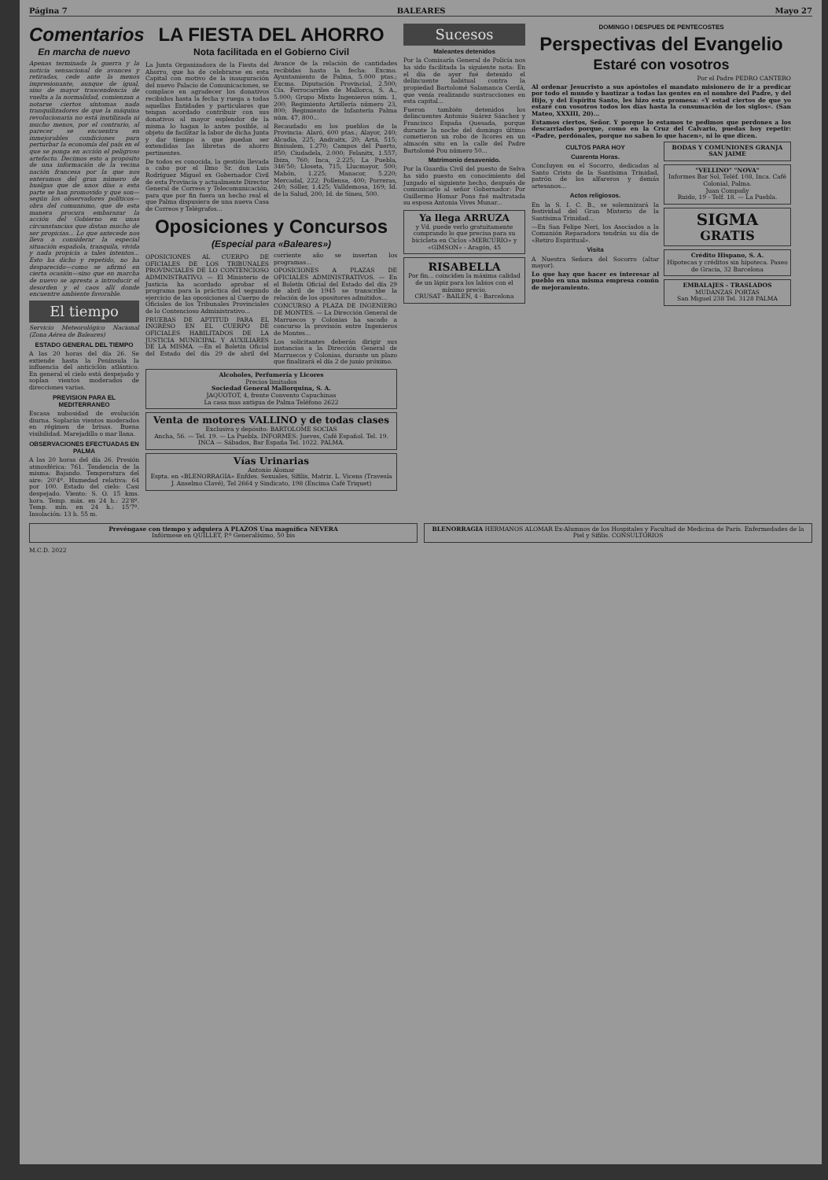Página 7 BALEARES Mayo 27
Comentarios
En marcha de nuevo
Apenas terminada la guerra y la noticia sensacional de avances y retiradas, cede ante la menos impresionante, aunque de igual, sino de mayor trascendencia de vuelta a la normalidad, comienzan a notarse ciertos síntomas nada tranquilizadores de que la máquina revolucionaria no está inutilizada ni mucho menos, por el contrario, al parecer se encuentra en inmejorables condiciones para perturbar la economía del país en el que se ponga en acción el peligroso artefacto. Decimos esto a propósito de una información de la vecina nación francesa por la que nos enteramos del gran número de huelgas que de unos días a esta parte se han promovido y que son— según los observadores políticos— obra del comunismo, que de esta manera procura embarazar la acción del Gobierno en unas circunstancias que distan mucho de ser propicias... Lo que antecede nos lleva a considerar la especial situación española, tranquila, vivida y nada propicia a tales intentos... Esto ha dicho y repetido, no ha desparecido—como se afirmó en cierta ocasión—sino que en marcha de nuevo se apresta a introducir el desorden y el caos allí donde encuentre ambiente favorable.
El tiempo
Servicio Meteorológico Nacional (Zona Aérea de Baleares)
ESTADO GENERAL DEL TIEMPO
A las 20 horas del día 26. Se extiende hasta la Península la influencia del anticiclón atlántico. En general el cielo está despejado y soplan vientos moderados de direcciones varias.
PREVISION PARA EL MEDITERRANEO
Escasa nubosidad de evolución diurna. Soplarán vientos moderados en régimen de brisas. Buena visibilidad. Marejadilla o mar llana.
OBSERVACIONES EFECTUADAS EN PALMA
A las 20 horas del día 26. Presión atmosférica: 761. Tendencia de la misma: Bajando. Temperatura del aire: 20'4º. Humedad relativa: 64 por 100. Estado del cielo: Casi despejado. Viento: S. O. 15 kms. hora. Temp. máx. en 24 h.: 22'8º. Temp. mín. en 24 h.: 15'7º. Insolación: 13 h. 55 m.
LA FIESTA DEL AHORRO
Nota facilitada en el Gobierno Civil
La Junta Organizadora de la Fiesta del Ahorro, que ha de celebrarse en esta Capital con motivo de la inauguración del nuevo Palacio de Comunicaciones, se complace en agradecer los donativos recibidos hasta la fecha y ruega a todas aquellas Entidades y particulares que tengan acordado contribuir con sus donativos al mayor esplendor de la misma lo hagan lo antes posible, al objeto de facilitar la labor de dicha Junta y dar tiempo a que puedan ser extendidas las libretas de ahorro pertinentes.
De todos es conocida, la gestión llevada a cabo por el Ilmo Sr. don Luis Rodríguez Miguel ex Gobernador Civil de esta Provincia y actualmente Director General de Correos y Telecomunicación, para que por fin fuera un hecho real el que Palma dispusiera de una nueva Casa de Correos y Telégrafos...
Avance de la relación de cantidades recibidas hasta la fecha: Excmo. Ayuntamiento de Palma, 5.000 ptas.; Excma. Diputación Provincial, 2.500; Cía. Ferrocarriles de Mallorca, S. A., 5.000; Grupo Mixto Ingenieros núm. 1, 200; Regimiento Artillería número 23, 800; Regimiento de Infantería Palma núm. 47, 800...
Recaudado en los pueblos de la Provincia: Alaró, 600 ptas.; Alayor, 240; Alcudia, 225; Andraitx, 20; Artá, 515; Binisalem, 1.270; Campos del Puerto, 850; Ciudadela, 2.000; Felanitx, 1.557; Ibiza, 760; Inca, 2.225; La Puebla, 346'50; Lloseta, 715; Llucmayor, 500; Mahón, 1.225; Manacor, 5.220; Mercadal, 222; Pollensa, 400; Porreras, 240; Sóller, 1.425; Valldemosa, 169; Id. de la Salud, 200; Id. de Sineu, 500.
Oposiciones y Concursos
(Especial para «Baleares»)
OPOSICIONES AL CUERPO DE OFICIALES DE LOS TRIBUNALES PROVINCIALES DE LO CONTENCIOSO ADMINISTRATIVO. — El Ministerio de Justicia ha acordado aprobar el programa para la práctica del segundo ejercicio de las oposiciones al Cuerpo de Oficiales de los Tribunales Provinciales de lo Contencioso Administrativo...
PRUEBAS DE APTITUD PARA EL INGRESO EN EL CUERPO DE OFICIALES HABILITADOS DE LA JUSTICIA MUNICIPAL Y AUXILIARES DE LA MISMA. —En el Boletín Oficial del Estado del día 29 de abril del corriente año se insertan los programas...
OPOSICIONES A PLAZAS DE OFICIALES ADMINISTRATIVOS. — En el Boletín Oficial del Estado del día 29 de abril de 1945 se transcribe la relación de los opositores admitidos...
CONCURSO A PLAZA DE INGENIERO DE MONTES. — La Dirección General de Marruecos y Colonias ha sacado a concurso la provisión entre Ingenieros de Montes...
Los solicitantes deberán dirigir sus instancias a la Dirección General de Marruecos y Colonias, durante un plazo que finalizará el día 2 de junio próximo.
Alcoholes, Perfumería y Licores
Precios limitados
Sociedad General Mallorquina, S. A.
JAQUOTOT, 4, frente Convento Capuchinas
La casa mas antigua de Palma Teléfono 2622
Venta de motores VALLINO y de todas clases
Exclusiva y depósito: BARTOLOME SOCIAS
Ancha, 56. — Tel. 19. — La Puebla. INFORMES: Jueves, Café Español. Tel. 19. INCA — Sábados, Bar España Tel. 1022. PALMA.
Vías Urinarias
Antonio Alomar
Espta. en «BLENORRAGIA» Enfdes. Sexuales, Sífilis, Matriz. L. Vicens (Travesía J. Anselmo Clavé), Tel 2664 y Sindicato, 198 (Encima Café Triquet)
Sucesos
Maleantes detenidos
Por la Comisaría General de Policía nos ha sido facilitada la siguiente nota: En el día de ayer fué detenido el delincuente habitual contra la propiedad Bartolomé Salamanca Cerdá, que venía realizando sustracciones en esta capital...
Fueron también detenidos los delincuentes Antonio Suárez Sánchez y Francisco España Quesada, porque durante la noche del domingo último cometieron un robo de licores en un almacén sito en la calle del Padre Bartolomé Pou número 50...
Matrimonio desavenido.
Por la Guardia Civil del puesto de Selva ha sido puesto en conocimiento del Juzgado el siguiente hecho, después de comunicarlo al señor Gobernador: Por Guillermo Homar Pons fué maltratada su esposa Antonia Vives Munar...
Ya llega ARRUZA
y Vd. puede verlo gratuitamente comprando lo que precisa para su bicicleta en Ciclos «MERCURIO» y «GIMSON» - Aragón, 45
RISABELLA
Por fin... coinciden la máxima calidad de un lápiz para los labios con el mínimo precio.
CRUSAT - BAILEN, 4 - Barcelona
DOMINGO I DESPUES DE PENTECOSTES
Perspectivas del Evangelio
Estaré con vosotros
Por el Padre PEDRO CANTERO
Al ordenar Jesucristo a sus apóstoles el mandato misionero de ir a predicar por todo el mundo y bautizar a todas las gentes en el nombre del Padre, y del Hijo, y del Espíritu Santo, les hizo esta promesa: «Y estad ciertos de que yo estaré con vosotros todos los días hasta la consumación de los siglos». (San Mateo, XXXIII, 20)...
Estamos ciertos, Señor. Y porque lo estamos te pedimos que perdones a los descarriados porque, como en la Cruz del Calvario, puedas hoy repetir: «Padre, perdónales, porque no saben lo que hacen», ni lo que dicen.
CULTOS PARA HOY
Cuarenta Horas.
Concluyen en el Socorro, dedicadas al Santo Cristo de la Santísima Trinidad, patrón de los alfareros y demás artesanos...
Actos religiosos.
En la S. I. C. B., se solemnizará la festividad del Gran Misterio de la Santísima Trinidad...
—En San Felipe Neri, los Asociados a la Comunión Reparadora tendrán su día de «Retiro Espiritual».
Visita
A Nuestra Señora del Socorro (altar mayor).
Lo que hay que hacer es interesar al pueblo en una misma empresa común de mejoramiento.
BODAS Y COMUNIONES GRANJA SAN JAIME
"VELLINO" "NOVA"
Informes Bar Sol, Teléf. 108, Inca. Café Colonial, Palma.
Juan Compañy
Ruido, 19 - Telf. 18. — La Puebla.
SIGMA
GRATIS
Crédito Hispano, S. A.
Hipotecas y créditos sin hipoteca. Paseo de Gracia, 32 Barcelona
EMBALAJES - TRASLADOS
MUDANZAS PORTAS
San Miguel 238 Tel. 3128 PALMA
Prevéngase con tiempo y adquiera A PLAZOS Una magnífica NEVERA
Infórmese en QUILLET, P.º Generalísimo, 50 bis
BLENORRAGIA HERMANOS ALOMAR Ex-Alumnos de los Hospitales y Facultad de Medicina de París. Enfermedades de la Piel y Sífilis. CONSULTORIOS
M.C.D. 2022